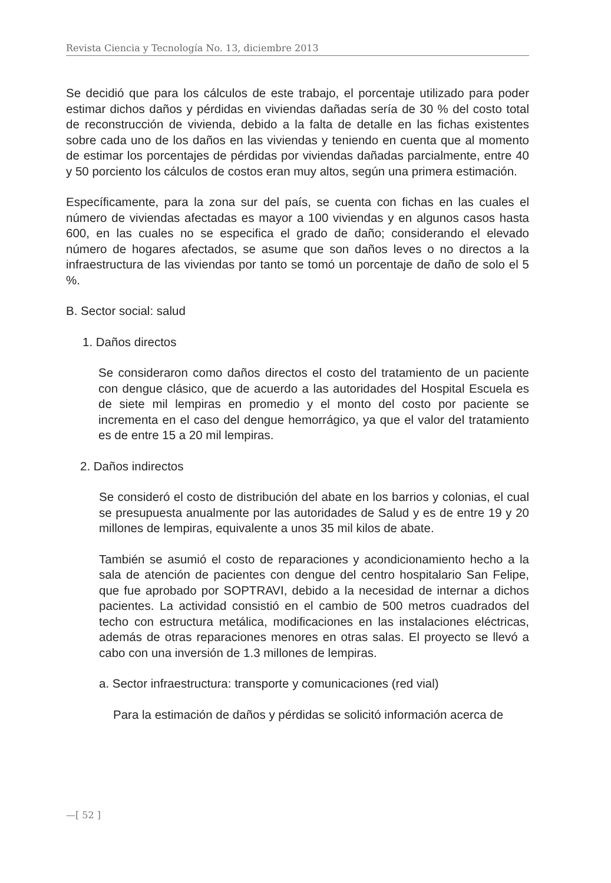Revista Ciencia y Tecnología No. 13, diciembre 2013
Se decidió que para los cálculos de este trabajo, el porcentaje utilizado para poder estimar dichos daños y pérdidas en viviendas dañadas sería de 30 % del costo total de reconstrucción de vivienda, debido a la falta de detalle en las fichas existentes sobre cada uno de los daños en las viviendas y teniendo en cuenta que al momento de estimar los porcentajes de pérdidas por viviendas dañadas parcialmente, entre 40 y 50 porciento los cálculos de costos eran muy altos, según una primera estimación.
Específicamente, para la zona sur del país, se cuenta con fichas en las cuales el número de viviendas afectadas es mayor a 100 viviendas y en algunos casos hasta 600, en las cuales no se especifica el grado de daño; considerando el elevado número de hogares afectados, se asume que son daños leves o no directos a la infraestructura de las viviendas por tanto se tomó un porcentaje de daño de solo el 5 %.
B. Sector social: salud
1. Daños directos
Se consideraron como daños directos el costo del tratamiento de un paciente con dengue clásico, que de acuerdo a las autoridades del Hospital Escuela es de siete mil lempiras en promedio y el monto del costo por paciente se incrementa en el caso del dengue hemorrágico, ya que el valor del tratamiento es de entre 15 a 20 mil lempiras.
2. Daños indirectos
Se consideró el costo de distribución del abate en los barrios y colonias, el cual se presupuesta anualmente por las autoridades de Salud y es de entre 19 y 20 millones de lempiras, equivalente a unos 35 mil kilos de abate.
También se asumió el costo de reparaciones y acondicionamiento hecho a la sala de atención de pacientes con dengue del centro hospitalario San Felipe, que fue aprobado por SOPTRAVI, debido a la necesidad de internar a dichos pacientes. La actividad consistió en el cambio de 500 metros cuadrados del techo con estructura metálica, modificaciones en las instalaciones eléctricas, además de otras reparaciones menores en otras salas. El proyecto se llevó a cabo con una inversión de 1.3 millones de lempiras.
a. Sector infraestructura: transporte y comunicaciones (red vial)
Para la estimación de daños y pérdidas se solicitó información acerca de
—[ 52 ]